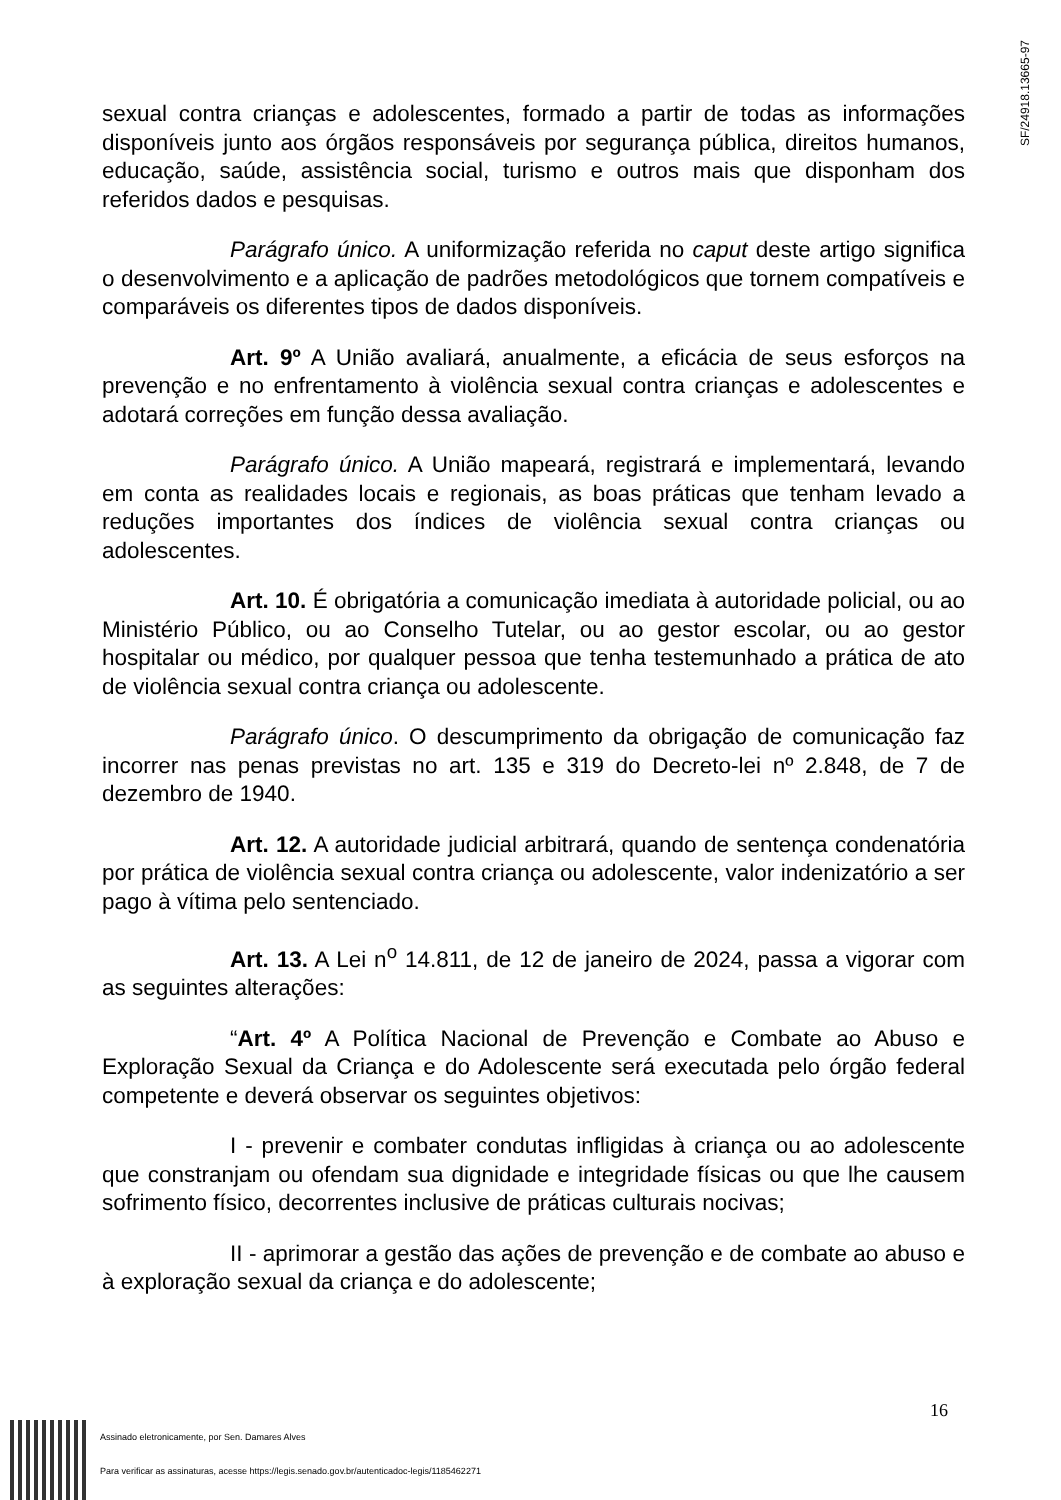SF/24918.13665-97
sexual contra crianças e adolescentes, formado a partir de todas as informações disponíveis junto aos órgãos responsáveis por segurança pública, direitos humanos, educação, saúde, assistência social, turismo e outros mais que disponham dos referidos dados e pesquisas.
Parágrafo único. A uniformização referida no caput deste artigo significa o desenvolvimento e a aplicação de padrões metodológicos que tornem compatíveis e comparáveis os diferentes tipos de dados disponíveis.
Art. 9º A União avaliará, anualmente, a eficácia de seus esforços na prevenção e no enfrentamento à violência sexual contra crianças e adolescentes e adotará correções em função dessa avaliação.
Parágrafo único. A União mapeará, registrará e implementará, levando em conta as realidades locais e regionais, as boas práticas que tenham levado a reduções importantes dos índices de violência sexual contra crianças ou adolescentes.
Art. 10. É obrigatória a comunicação imediata à autoridade policial, ou ao Ministério Público, ou ao Conselho Tutelar, ou ao gestor escolar, ou ao gestor hospitalar ou médico, por qualquer pessoa que tenha testemunhado a prática de ato de violência sexual contra criança ou adolescente.
Parágrafo único. O descumprimento da obrigação de comunicação faz incorrer nas penas previstas no art. 135 e 319 do Decreto-lei nº 2.848, de 7 de dezembro de 1940.
Art. 12. A autoridade judicial arbitrará, quando de sentença condenatória por prática de violência sexual contra criança ou adolescente, valor indenizatório a ser pago à vítima pelo sentenciado.
Art. 13. A Lei n<sup>o</sup> 14.811, de 12 de janeiro de 2024, passa a vigorar com as seguintes alterações:
“Art. 4º A Política Nacional de Prevenção e Combate ao Abuso e Exploração Sexual da Criança e do Adolescente será executada pelo órgão federal competente e deverá observar os seguintes objetivos:
I - prevenir e combater condutas infligidas à criança ou ao adolescente que constranjam ou ofendam sua dignidade e integridade físicas ou que lhe causem sofrimento físico, decorrentes inclusive de práticas culturais nocivas;
II - aprimorar a gestão das ações de prevenção e de combate ao abuso e à exploração sexual da criança e do adolescente;
16
Assinado eletronicamente, por Sen. Damares Alves
Para verificar as assinaturas, acesse https://legis.senado.gov.br/autenticadoc-legis/1185462271